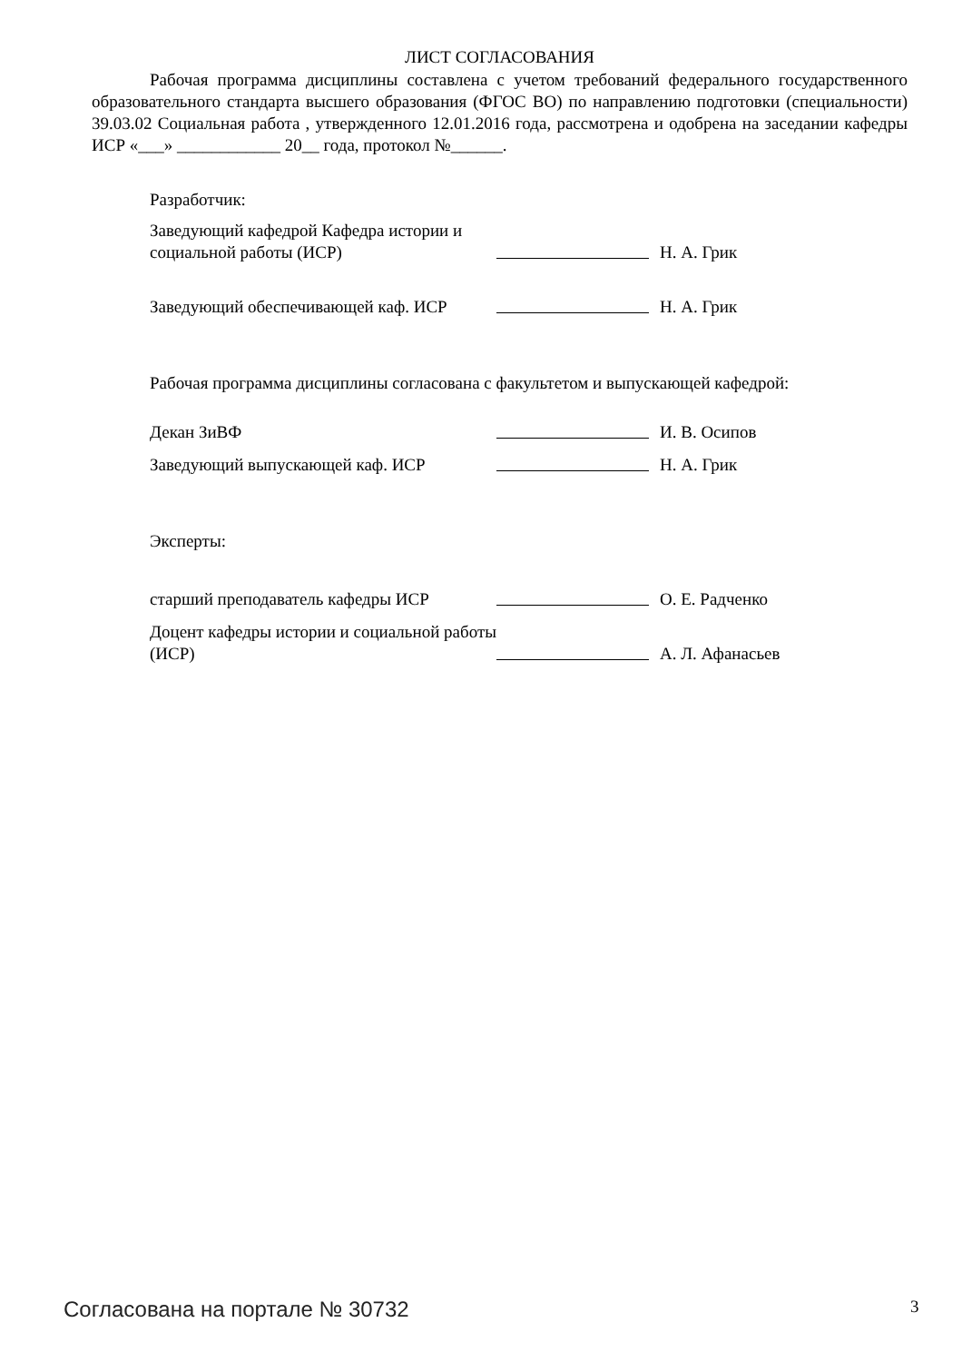ЛИСТ СОГЛАСОВАНИЯ
Рабочая программа дисциплины составлена с учетом требований федерального государственного образовательного стандарта высшего образования (ФГОС ВО) по направлению подготовки (специальности) 39.03.02 Социальная работа , утвержденного 12.01.2016 года, рассмотрена и одобрена на заседании кафедры ИСР «___» ____________ 20__ года, протокол №______.
Разработчик:
Заведующий кафедрой Кафедра истории и социальной работы (ИСР)
Н. А. Грик
Заведующий обеспечивающей каф. ИСР
Н. А. Грик
Рабочая программа дисциплины согласована с факультетом и выпускающей кафедрой:
Декан ЗиВФ
И. В. Осипов
Заведующий выпускающей каф. ИСР
Н. А. Грик
Эксперты:
старший преподаватель кафедры ИСР
О. Е. Радченко
Доцент кафедры истории и социальной работы (ИСР)
А. Л. Афанасьев
Согласована на портале № 30732 3